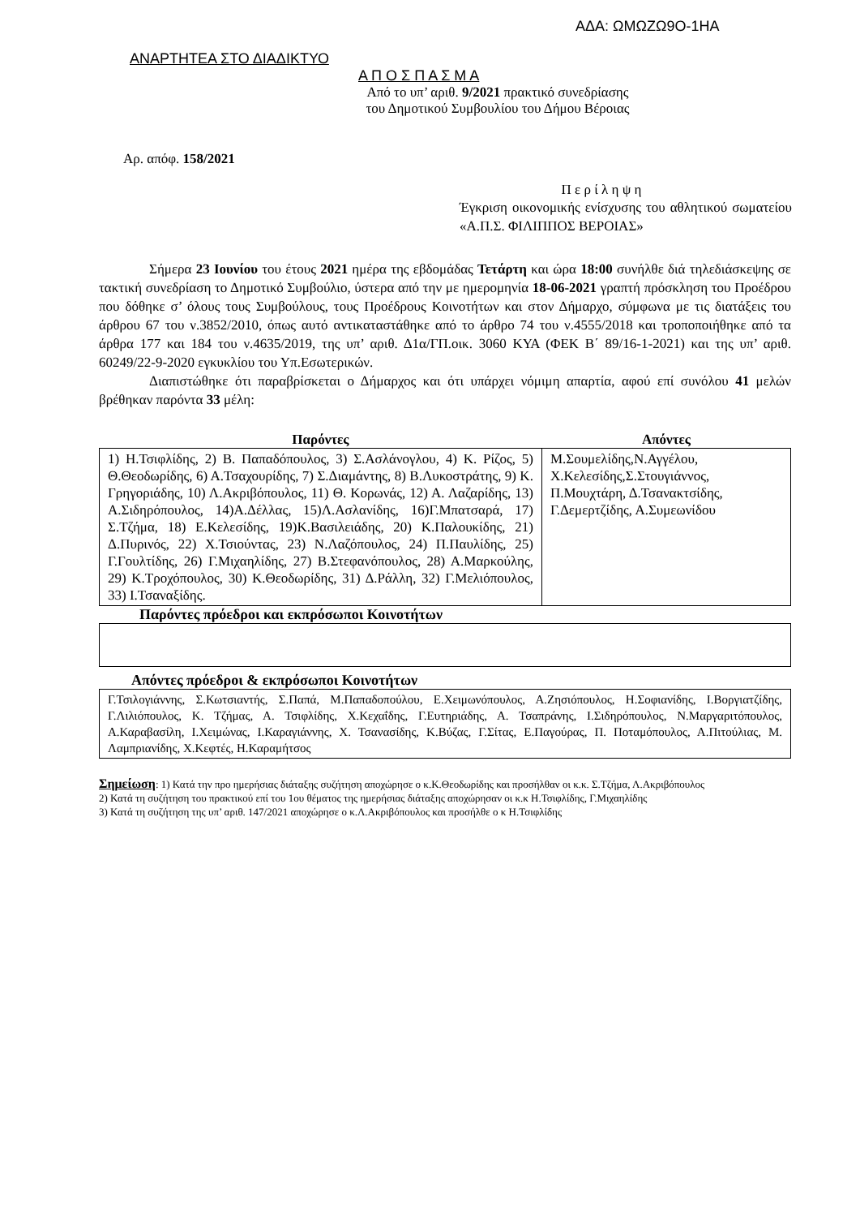ΑΔΑ: ΩΜΩΖΩ9Ο-1ΗΑ
ΑΝΑΡΤΗΤΕΑ ΣΤΟ ΔΙΑΔΙΚΤΥΟ
Α Π Ο Σ Π Α Σ Μ Α
Από το υπ’ αριθ. 9/2021 πρακτικό συνεδρίασης
του Δημοτικού Συμβουλίου του Δήμου Βέροιας
Αρ. απόφ. 158/2021
Π ε ρ ί λ η ψ η
Έγκριση οικονομικής ενίσχυσης του αθλητικού σωματείου «Α.Π.Σ. ΦΙΛΙΠΠΟΣ ΒΕΡΟΙΑΣ»
Σήμερα 23 Ιουνίου του έτους 2021 ημέρα της εβδομάδας Τετάρτη και ώρα 18:00 συνήλθε διά τηλεδιάσκεψης σε τακτική συνεδρίαση το Δημοτικό Συμβούλιο, ύστερα από την με ημερομηνία 18-06-2021 γραπτή πρόσκληση του Προέδρου που δόθηκε σ’ όλους τους Συμβούλους, τους Προέδρους Κοινοτήτων και στον Δήμαρχο, σύμφωνα με τις διατάξεις του άρθρου 67 του ν.3852/2010, όπως αυτό αντικαταστάθηκε από το άρθρο 74 του ν.4555/2018 και τροποποιήθηκε από τα άρθρα 177 και 184 του ν.4635/2019, της υπ’ αριθ. Δ1α/ΓΠ.οικ. 3060 ΚΥΑ (ΦΕΚ Β΄ 89/16-1-2021) και της υπ’ αριθ. 60249/22-9-2020 εγκυκλίου του Υπ.Εσωτερικών.
Διαπιστώθηκε ότι παραβρίσκεται ο Δήμαρχος και ότι υπάρχει νόμιμη απαρτία, αφού επί συνόλου 41 μελών βρέθηκαν παρόντα 33 μέλη:
| Παρόντες | Απόντες |
| --- | --- |
| 1) Η.Τσιφλίδης, 2) Β. Παπαδόπουλος, 3) Σ.Ασλάνογλου, 4) Κ. Ρίζος, 5) Θ.Θεοδωρίδης, 6) Α.Τσαχουρίδης, 7) Σ.Διαμάντης, 8) Β.Λυκοστράτης, 9) Κ. Γρηγοριάδης, 10) Λ.Ακριβόπουλος, 11) Θ. Κορωνάς, 12) Α. Λαζαρίδης, 13) Α.Σιδηρόπουλος, 14)Α.Δέλλας, 15)Λ.Ασλανίδης, 16)Γ.Μπατσαρά, 17) Σ.Τζήμα, 18) Ε.Κελεσίδης, 19)Κ.Βασιλειάδης, 20) Κ.Παλουκίδης, 21) Δ.Πυρινός, 22) Χ.Τσιούντας, 23) Ν.Λαζόπουλος, 24) Π.Παυλίδης, 25) Γ.Γουλτίδης, 26) Γ.Μιχαηλίδης, 27) Β.Στεφανόπουλος, 28) Α.Μαρκούλης, 29) Κ.Τροχόπουλος, 30) Κ.Θεοδωρίδης, 31) Δ.Ράλλη, 32) Γ.Μελιόπουλος, 33) Ι.Τσαναξίδης. | Μ.Σουμελίδης,Ν.Αγγέλου, Χ.Κελεσίδης,Σ.Στουγιάννος, Π.Μουχτάρη, Δ.Τσανακτσίδης, Γ.Δεμερτζίδης, Α.Συμεωνίδου |
Παρόντες πρόεδροι και εκπρόσωποι Κοινοτήτων
Απόντες πρόεδροι & εκπρόσωποι Κοινοτήτων
| Γ.Τσιλογιάννης, Σ.Κωτσιαντής, Σ.Παπά, Μ.Παπαδοπούλου, Ε.Χειμωνόπουλος, Α.Ζησιόπουλος, Η.Σοφιανίδης, Ι.Βοργιατζίδης, Γ.Λιλιόπουλος, Κ. Τζήμας, Α. Τσιφλίδης, Χ.Κεχαΐδης, Γ.Ευτηριάδης, Α. Τσαπράνης, Ι.Σιδηρόπουλος, Ν.Μαργαριτόπουλος, Α.Καραβασίλη, Ι.Χειμώνας, Ι.Καραγιάννης, Χ. Τσανασίδης, Κ.Βύζας, Γ.Σίτας, Ε.Παγούρας, Π. Ποταμόπουλος, Α.Πιτούλιας, Μ. Λαμπριανίδης, Χ.Κεφτές, Η.Καραμήτσος |
Σημείωση: 1) Κατά την προ ημερήσιας διάταξης συζήτηση αποχώρησε ο κ.Κ.Θεοδωρίδης και προσήλθαν οι κ.κ. Σ.Τζήμα, Λ.Ακριβόπουλος
2) Κατά τη συζήτηση του πρακτικού επί του 1ου θέματος της ημερήσιας διάταξης αποχώρησαν οι κ.κ Η.Τσιφλίδης, Γ.Μιχαηλίδης
3) Κατά τη συζήτηση της υπ’ αριθ. 147/2021 αποχώρησε ο κ.Λ.Ακριβόπουλος και προσήλθε ο κ Η.Τσιφλίδης